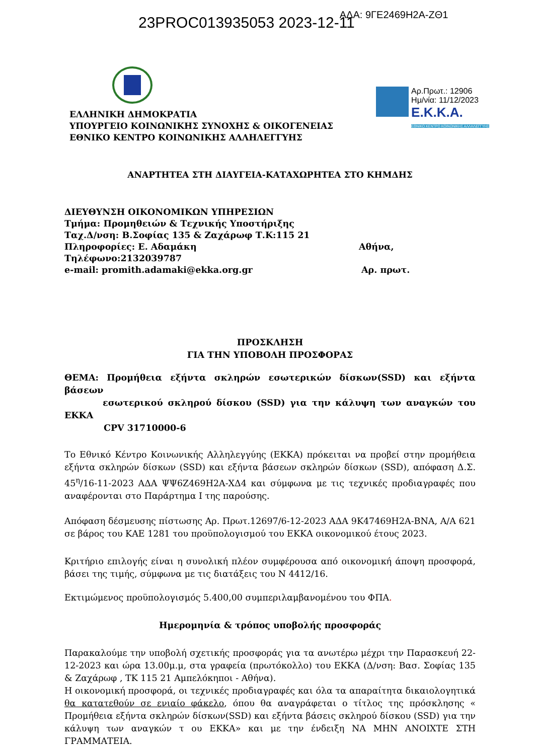23PROC013935053 2023-12-11
ΑΔΑ: 9ΓΕ2469Η2Α-ΖΘ1
ΕΛΛΗΝΙΚΗ ΔΗΜΟΚΡΑΤΙΑ
ΥΠΟΥΡΓΕΙΟ ΚΟΙΝΩΝΙΚΗΣ ΣΥΝΟΧΗΣ & ΟΙΚΟΓΕΝΕΙΑΣ
ΕΘΝΙΚΟ ΚΕΝΤΡΟ ΚΟΙΝΩΝΙΚΗΣ ΑΛΛΗΛΕΓΓΥΗΣ
Αρ.Πρωτ.: 12906
Ημ/νία: 11/12/2023
Ε.Κ.Κ.Α.
ΕΘΝΙΚΟ ΚΕΝΤΡΟ ΚΟΙΝΩΝΙΚΗΣ ΑΛΛΗΛΕΓΓΥΗΣ
ΑΝΑΡΤΗΤΕΑ ΣΤΗ ΔΙΑΥΓΕΙΑ-ΚΑΤΑΧΩΡΗΤΕΑ ΣΤΟ ΚΗΜΔΗΣ
ΔΙΕΥΘΥΝΣΗ ΟΙΚΟΝΟΜΙΚΩΝ ΥΠΗΡΕΣΙΩΝ
Τμήμα: Προμηθειών & Τεχνικής Υποστήριξης
Ταχ.Δ/νση: Β.Σοφίας 135 & Ζαχάρωφ Τ.Κ:115 21
Πληροφορίες: Ε. Αδαμάκη Αθήνα,
Τηλέφωνο:2132039787
e-mail: promith.adamaki@ekka.org.gr Αρ. πρωτ.
ΠΡΟΣΚΛΗΣΗ
ΓΙΑ ΤΗΝ ΥΠΟΒΟΛΗ ΠΡΟΣΦΟΡΑΣ
ΘΕΜΑ: Προμήθεια εξήντα σκληρών εσωτερικών δίσκων(SSD) και εξήντα βάσεων
εσωτερικού σκληρού δίσκου (SSD) για την κάλυψη των αναγκών του ΕΚΚΑ
CPV 31710000-6
Το Εθνικό Κέντρο Κοινωνικής Αλληλεγγύης (ΕΚΚΑ) πρόκειται να προβεί στην προμήθεια εξήντα σκληρών δίσκων (SSD) και εξήντα βάσεων σκληρών δίσκων (SSD), απόφαση Δ.Σ. 45<sup>η</sup>/16-11-2023 ΑΔΑ ΨΨ6Ζ469Η2Α-ΧΔ4 και σύμφωνα με τις τεχνικές προδιαγραφές που αναφέρονται στο Παράρτημα Ι της παρούσης.
Απόφαση δέσμευσης πίστωσης Αρ. Πρωτ.12697/6-12-2023 ΑΔΑ 9Κ47469Η2Α-ΒΝΑ, Α/Α 621 σε βάρος του ΚΑΕ 1281 του προϋπολογισμού του ΕΚΚΑ οικονομικού έτους 2023.
Κριτήριο επιλογής είναι η συνολική πλέον συμφέρουσα από οικονομική άποψη προσφορά, βάσει της τιμής, σύμφωνα με τις διατάξεις του Ν 4412/16.
Εκτιμώμενος προϋπολογισμός 5.400,00 συμπεριλαμβανομένου του ΦΠΑ.
Ημερομηνία & τρόπος υποβολής προσφοράς
Παρακαλούμε την υποβολή σχετικής προσφοράς για τα ανωτέρω μέχρι την Παρασκευή 22-12-2023 και ώρα 13.00μ.μ, στα γραφεία (πρωτόκολλο) του ΕΚΚΑ (Δ/νση: Βασ. Σοφίας 135 & Ζαχάρωφ , ΤΚ 115 21 Αμπελόκηποι - Αθήνα).
Η οικονομική προσφορά, οι τεχνικές προδιαγραφές και όλα τα απαραίτητα δικαιολογητικά θα κατατεθούν σε ενιαίο φάκελο, όπου θα αναγράφεται ο τίτλος της πρόσκλησης « Προμήθεια εξήντα σκληρών δίσκων(SSD) και εξήντα βάσεις σκληρού δίσκου (SSD) για την κάλυψη των αναγκών τ ου ΕΚΚΑ» και με την ένδειξη ΝΑ ΜΗΝ ΑΝΟΙΧΤΕ ΣΤΗ ΓΡΑΜΜΑΤΕΙΑ.